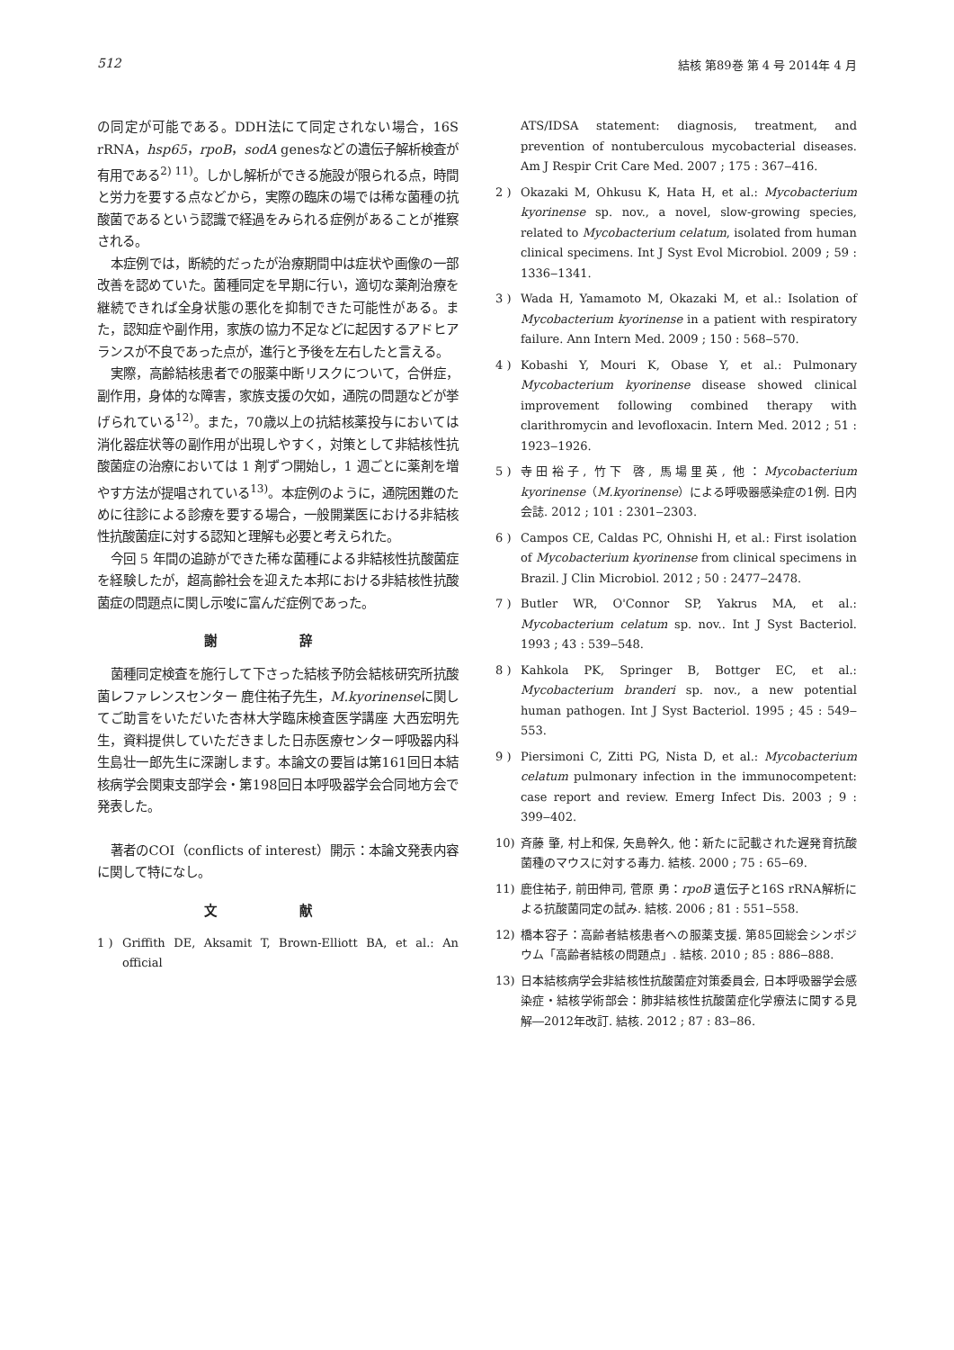512 結核 第89巻 第 4 号 2014年 4 月
の同定が可能である。DDH法にて同定されない場合，16S rRNA，hsp65，rpoB，sodA genesなどの遺伝子解析検査が有用である<sup>2) 11)</sup>。しかし解析ができる施設が限られる点，時間と労力を要する点などから，実際の臨床の場では稀な菌種の抗酸菌であるという認識で経過をみられる症例があることが推察される。
本症例では，断続的だったが治療期間中は症状や画像の一部改善を認めていた。菌種同定を早期に行い，適切な薬剤治療を継続できれば全身状態の悪化を抑制できた可能性がある。また，認知症や副作用，家族の協力不足などに起因するアドヒアランスが不良であった点が，進行と予後を左右したと言える。
実際，高齢結核患者での服薬中断リスクについて，合併症，副作用，身体的な障害，家族支援の欠如，通院の問題などが挙げられている<sup>12)</sup>。また，70歳以上の抗結核薬投与においては消化器症状等の副作用が出現しやすく，対策として非結核性抗酸菌症の治療においては 1 剤ずつ開始し，1 週ごとに薬剤を増やす方法が提唱されている<sup>13)</sup>。本症例のように，通院困難のために往診による診療を要する場合，一般開業医における非結核性抗酸菌症に対する認知と理解も必要と考えられた。
今回 5 年間の追跡ができた稀な菌種による非結核性抗酸菌症を経験したが，超高齢社会を迎えた本邦における非結核性抗酸菌症の問題点に関し示唆に富んだ症例であった。
謝 辞
菌種同定検査を施行して下さった結核予防会結核研究所抗酸菌レファレンスセンター 鹿住祐子先生，M.kyorinenseに関してご助言をいただいた杏林大学臨床検査医学講座 大西宏明先生，資料提供していただきました日赤医療センター呼吸器内科 生島壮一郎先生に深謝します。本論文の要旨は第161回日本結核病学会関東支部学会・第198回日本呼吸器学会合同地方会で発表した。
著者のCOI（conflicts of interest）開示：本論文発表内容に関して特になし。
文 献
1 ) Griffith DE, Aksamit T, Brown-Elliott BA, et al.: An official
ATS/IDSA statement: diagnosis, treatment, and prevention of nontuberculous mycobacterial diseases. Am J Respir Crit Care Med. 2007 ; 175 : 367‒416.
2 ) Okazaki M, Ohkusu K, Hata H, et al.: Mycobacterium kyorinense sp. nov., a novel, slow-growing species, related to Mycobacterium celatum, isolated from human clinical specimens. Int J Syst Evol Microbiol. 2009 ; 59 : 1336‒1341.
3 ) Wada H, Yamamoto M, Okazaki M, et al.: Isolation of Mycobacterium kyorinense in a patient with respiratory failure. Ann Intern Med. 2009 ; 150 : 568‒570.
4 ) Kobashi Y, Mouri K, Obase Y, et al.: Pulmonary Mycobacterium kyorinense disease showed clinical improvement following combined therapy with clarithromycin and levofloxacin. Intern Med. 2012 ; 51 : 1923‒1926.
5 ) 寺田裕子, 竹下 啓, 馬場里英, 他：Mycobacterium kyorinense（M.kyorinense）による呼吸器感染症の1例. 日内会誌. 2012 ; 101 : 2301‒2303.
6 ) Campos CE, Caldas PC, Ohnishi H, et al.: First isolation of Mycobacterium kyorinense from clinical specimens in Brazil. J Clin Microbiol. 2012 ; 50 : 2477‒2478.
7 ) Butler WR, O'Connor SP, Yakrus MA, et al.: Mycobacterium celatum sp. nov.. Int J Syst Bacteriol. 1993 ; 43 : 539‒548.
8 ) Kahkola PK, Springer B, Bottger EC, et al.: Mycobacterium branderi sp. nov., a new potential human pathogen. Int J Syst Bacteriol. 1995 ; 45 : 549‒553.
9 ) Piersimoni C, Zitti PG, Nista D, et al.: Mycobacterium celatum pulmonary infection in the immunocompetent: case report and review. Emerg Infect Dis. 2003 ; 9 : 399‒402.
10) 斉藤 肇, 村上和保, 矢島幹久, 他：新たに記載された遅発育抗酸菌種のマウスに対する毒力. 結核. 2000 ; 75 : 65‒69.
11) 鹿住祐子, 前田伸司, 菅原 勇：rpoB 遺伝子と16S rRNA解析による抗酸菌同定の試み. 結核. 2006 ; 81 : 551‒558.
12) 橋本容子：高齢者結核患者への服薬支援. 第85回総会シンポジウム「高齢者結核の問題点」. 結核. 2010 ; 85 : 886‒888.
13) 日本結核病学会非結核性抗酸菌症対策委員会, 日本呼吸器学会感染症・結核学術部会：肺非結核性抗酸菌症化学療法に関する見解―2012年改訂. 結核. 2012 ; 87 : 83‒86.